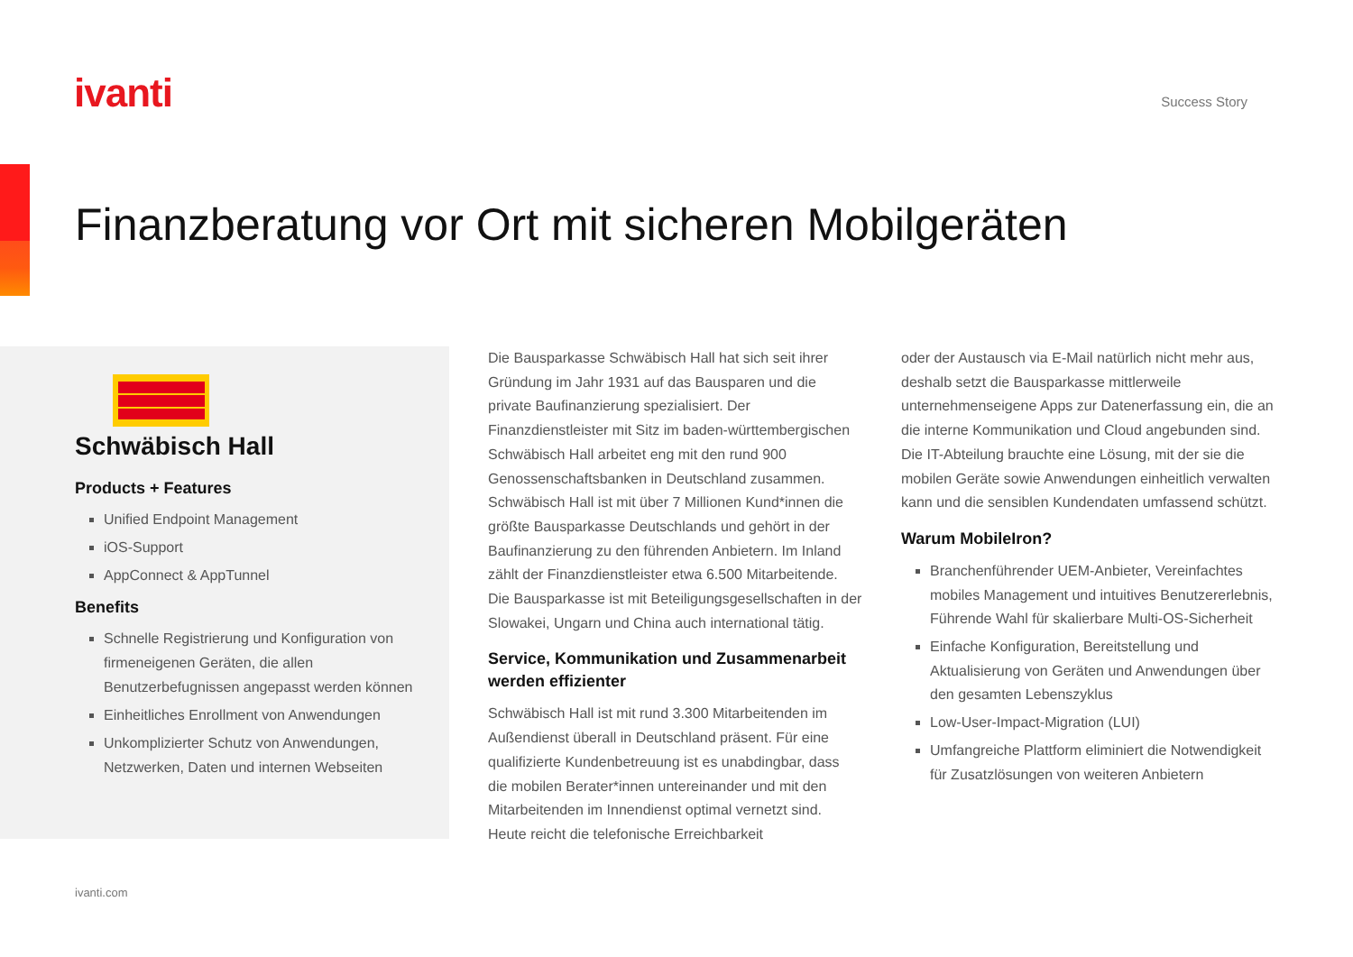ivanti Success Story
Finanzberatung vor Ort mit sicheren Mobilgeräten
Schwäbisch Hall
Products + Features
Unified Endpoint Management
iOS-Support
AppConnect & AppTunnel
Benefits
Schnelle Registrierung und Konfiguration von firmeneigenen Geräten, die allen Benutzerbefugnissen angepasst werden können
Einheitliches Enrollment von Anwendungen
Unkomplizierter Schutz von Anwendungen, Netzwerken, Daten und internen Webseiten
Die Bausparkasse Schwäbisch Hall hat sich seit ihrer Gründung im Jahr 1931 auf das Bausparen und die private Baufinanzierung spezialisiert. Der Finanzdienstleister mit Sitz im baden-württembergischen Schwäbisch Hall arbeitet eng mit den rund 900 Genossenschaftsbanken in Deutschland zusammen. Schwäbisch Hall ist mit über 7 Millionen Kund*innen die größte Bausparkasse Deutschlands und gehört in der Baufinanzierung zu den führenden Anbietern. Im Inland zählt der Finanzdienstleister etwa 6.500 Mitarbeitende. Die Bausparkasse ist mit Beteiligungsgesellschaften in der Slowakei, Ungarn und China auch international tätig.
Service, Kommunikation und Zusammenarbeit werden effizienter
Schwäbisch Hall ist mit rund 3.300 Mitarbeitenden im Außendienst überall in Deutschland präsent. Für eine qualifizierte Kundenbetreuung ist es unabdingbar, dass die mobilen Berater*innen untereinander und mit den Mitarbeitenden im Innendienst optimal vernetzt sind. Heute reicht die telefonische Erreichbarkeit
oder der Austausch via E-Mail natürlich nicht mehr aus, deshalb setzt die Bausparkasse mittlerweile unternehmenseigene Apps zur Datenerfassung ein, die an die interne Kommunikation und Cloud angebunden sind. Die IT-Abteilung brauchte eine Lösung, mit der sie die mobilen Geräte sowie Anwendungen einheitlich verwalten kann und die sensiblen Kundendaten umfassend schützt.
Warum MobileIron?
Branchenführender UEM-Anbieter, Vereinfachtes mobiles Management und intuitives Benutzererlebnis, Führende Wahl für skalierbare Multi-OS-Sicherheit
Einfache Konfiguration, Bereitstellung und Aktualisierung von Geräten und Anwendungen über den gesamten Lebenszyklus
Low-User-Impact-Migration (LUI)
Umfangreiche Plattform eliminiert die Notwendigkeit für Zusatzlösungen von weiteren Anbietern
ivanti.com